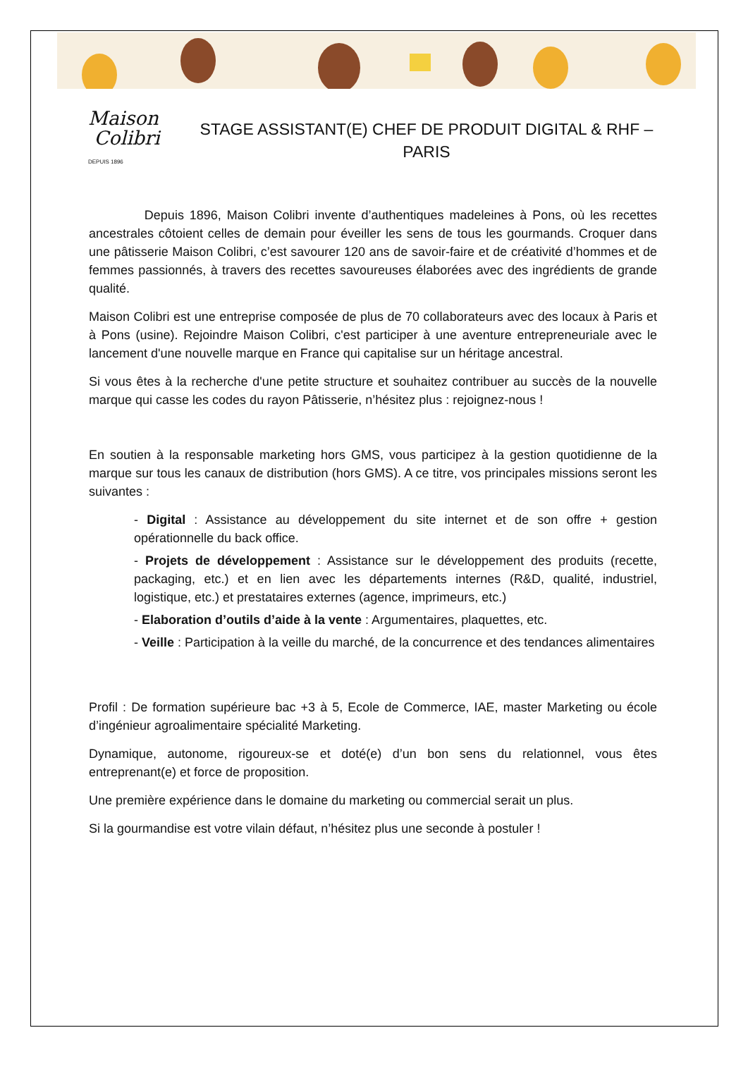Maison
Colibri
DEPUIS 1896
STAGE ASSISTANT(E) CHEF DE PRODUIT DIGITAL & RHF – PARIS
Depuis 1896, Maison Colibri invente d’authentiques madeleines à Pons, où les recettes ancestrales côtoient celles de demain pour éveiller les sens de tous les gourmands. Croquer dans une pâtisserie Maison Colibri, c’est savourer 120 ans de savoir-faire et de créativité d’hommes et de femmes passionnés, à travers des recettes savoureuses élaborées avec des ingrédients de grande qualité.
Maison Colibri est une entreprise composée de plus de 70 collaborateurs avec des locaux à Paris et à Pons (usine). Rejoindre Maison Colibri, c'est participer à une aventure entrepreneuriale avec le lancement d'une nouvelle marque en France qui capitalise sur un héritage ancestral.
Si vous êtes à la recherche d'une petite structure et souhaitez contribuer au succès de la nouvelle marque qui casse les codes du rayon Pâtisserie, n’hésitez plus : rejoignez-nous !
En soutien à la responsable marketing hors GMS, vous participez à la gestion quotidienne de la marque sur tous les canaux de distribution (hors GMS). A ce titre, vos principales missions seront les suivantes :
- Digital : Assistance au développement du site internet et de son offre + gestion opérationnelle du back office.
- Projets de développement : Assistance sur le développement des produits (recette, packaging, etc.) et en lien avec les départements internes (R&D, qualité, industriel, logistique, etc.) et prestataires externes (agence, imprimeurs, etc.)
- Elaboration d’outils d’aide à la vente : Argumentaires, plaquettes, etc.
- Veille : Participation à la veille du marché, de la concurrence et des tendances alimentaires
Profil : De formation supérieure bac +3 à 5, Ecole de Commerce, IAE, master Marketing ou école d’ingénieur agroalimentaire spécialité Marketing.
Dynamique, autonome, rigoureux-se et doté(e) d’un bon sens du relationnel, vous êtes entreprenant(e) et force de proposition.
Une première expérience dans le domaine du marketing ou commercial serait un plus.
Si la gourmandise est votre vilain défaut, n’hésitez plus une seconde à postuler !